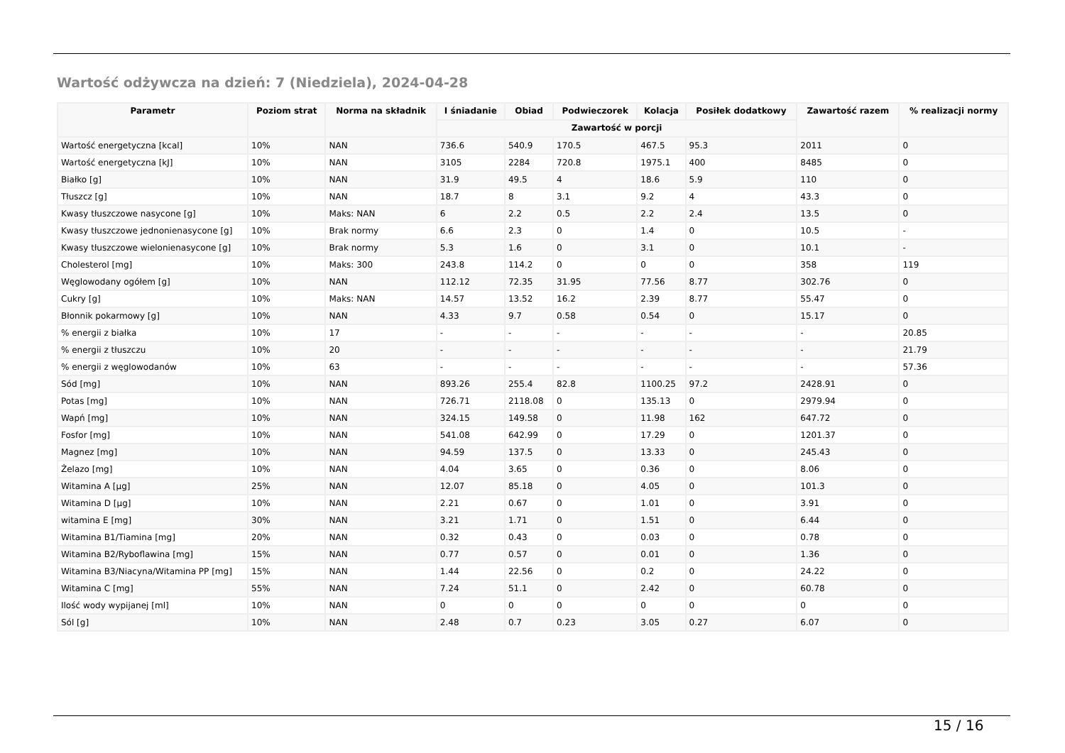Wartość odżywcza na dzień: 7 (Niedziela), 2024-04-28
| Parametr | Poziom strat | Norma na składnik | I śniadanie | Obiad | Podwieczorek | Kolacja | Posiłek dodatkowy | Zawartość razem | % realizacji normy |
| --- | --- | --- | --- | --- | --- | --- | --- | --- | --- |
| | | | Zawartość w porcji | | | | | | |
| Wartość energetyczna [kcal] | 10% | NAN | 736.6 | 540.9 | 170.5 | 467.5 | 95.3 | 2011 | 0 |
| Wartość energetyczna [kJ] | 10% | NAN | 3105 | 2284 | 720.8 | 1975.1 | 400 | 8485 | 0 |
| Białko [g] | 10% | NAN | 31.9 | 49.5 | 4 | 18.6 | 5.9 | 110 | 0 |
| Tłuszcz [g] | 10% | NAN | 18.7 | 8 | 3.1 | 9.2 | 4 | 43.3 | 0 |
| Kwasy tłuszczowe nasycone [g] | 10% | Maks: NAN | 6 | 2.2 | 0.5 | 2.2 | 2.4 | 13.5 | 0 |
| Kwasy tłuszczowe jednonienasycone [g] | 10% | Brak normy | 6.6 | 2.3 | 0 | 1.4 | 0 | 10.5 | - |
| Kwasy tłuszczowe wielonienasycone [g] | 10% | Brak normy | 5.3 | 1.6 | 0 | 3.1 | 0 | 10.1 | - |
| Cholesterol [mg] | 10% | Maks: 300 | 243.8 | 114.2 | 0 | 0 | 0 | 358 | 119 |
| Węglowodany ogółem [g] | 10% | NAN | 112.12 | 72.35 | 31.95 | 77.56 | 8.77 | 302.76 | 0 |
| Cukry [g] | 10% | Maks: NAN | 14.57 | 13.52 | 16.2 | 2.39 | 8.77 | 55.47 | 0 |
| Błonnik pokarmowy [g] | 10% | NAN | 4.33 | 9.7 | 0.58 | 0.54 | 0 | 15.17 | 0 |
| % energii z białka | 10% | 17 | - | - | - | - | - | - | 20.85 |
| % energii z tłuszczu | 10% | 20 | - | - | - | - | - | - | 21.79 |
| % energii z węglowodanów | 10% | 63 | - | - | - | - | - | - | 57.36 |
| Sód [mg] | 10% | NAN | 893.26 | 255.4 | 82.8 | 1100.25 | 97.2 | 2428.91 | 0 |
| Potas [mg] | 10% | NAN | 726.71 | 2118.08 | 0 | 135.13 | 0 | 2979.94 | 0 |
| Wapń [mg] | 10% | NAN | 324.15 | 149.58 | 0 | 11.98 | 162 | 647.72 | 0 |
| Fosfor [mg] | 10% | NAN | 541.08 | 642.99 | 0 | 17.29 | 0 | 1201.37 | 0 |
| Magnez [mg] | 10% | NAN | 94.59 | 137.5 | 0 | 13.33 | 0 | 245.43 | 0 |
| Żelazo [mg] | 10% | NAN | 4.04 | 3.65 | 0 | 0.36 | 0 | 8.06 | 0 |
| Witamina A [µg] | 25% | NAN | 12.07 | 85.18 | 0 | 4.05 | 0 | 101.3 | 0 |
| Witamina D [µg] | 10% | NAN | 2.21 | 0.67 | 0 | 1.01 | 0 | 3.91 | 0 |
| witamina E [mg] | 30% | NAN | 3.21 | 1.71 | 0 | 1.51 | 0 | 6.44 | 0 |
| Witamina B1/Tiamina [mg] | 20% | NAN | 0.32 | 0.43 | 0 | 0.03 | 0 | 0.78 | 0 |
| Witamina B2/Ryboflawina [mg] | 15% | NAN | 0.77 | 0.57 | 0 | 0.01 | 0 | 1.36 | 0 |
| Witamina B3/Niacyna/Witamina PP [mg] | 15% | NAN | 1.44 | 22.56 | 0 | 0.2 | 0 | 24.22 | 0 |
| Witamina C [mg] | 55% | NAN | 7.24 | 51.1 | 0 | 2.42 | 0 | 60.78 | 0 |
| Ilość wody wypijanej [ml] | 10% | NAN | 0 | 0 | 0 | 0 | 0 | 0 | 0 |
| Sól [g] | 10% | NAN | 2.48 | 0.7 | 0.23 | 3.05 | 0.27 | 6.07 | 0 |
15 / 16